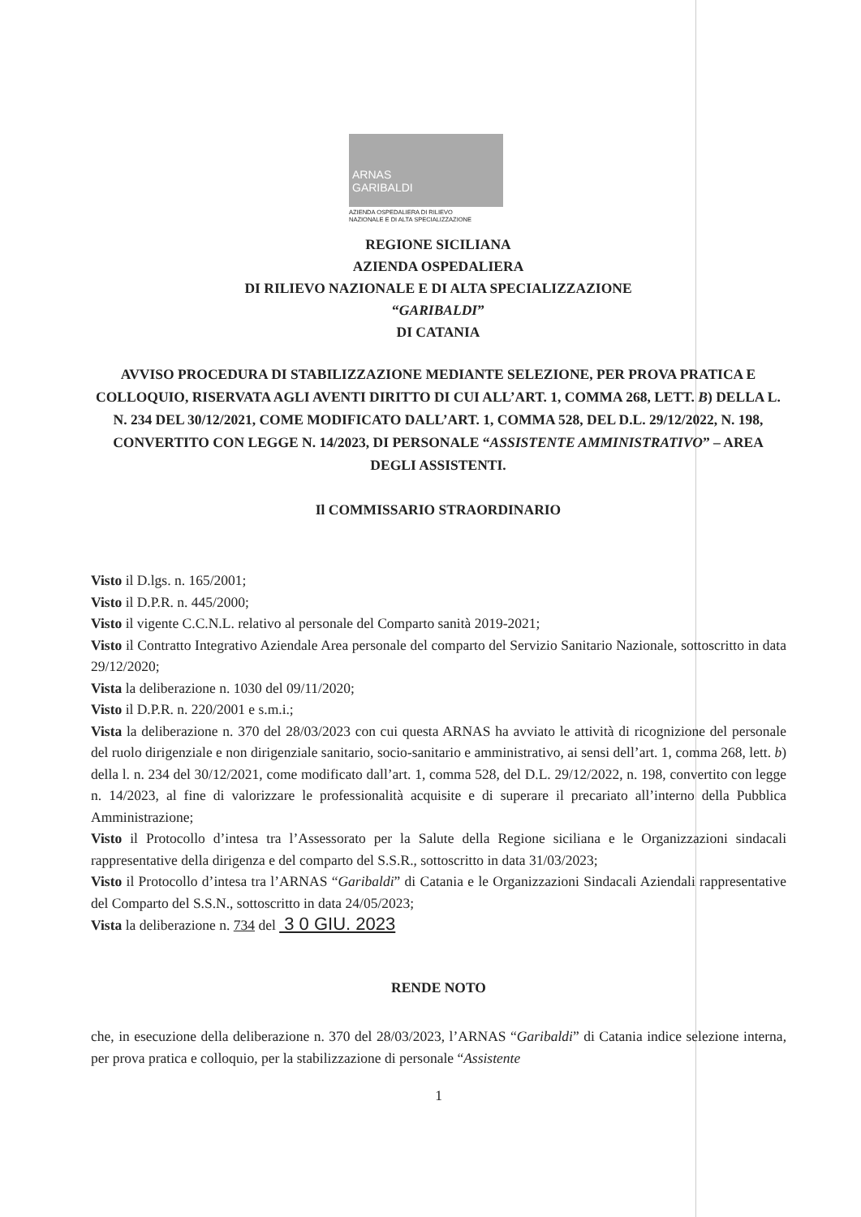ARNAS
GARIBALDI
AZIENDA OSPEDALIERA DI RILIEVO
NAZIONALE E DI ALTA SPECIALIZZAZIONE
REGIONE SICILIANA
AZIENDA OSPEDALIERA
DI RILIEVO NAZIONALE E DI ALTA SPECIALIZZAZIONE
“GARIBALDI”
DI CATANIA
AVVISO PROCEDURA DI STABILIZZAZIONE MEDIANTE SELEZIONE, PER PROVA PRATICA E COLLOQUIO, RISERVATA AGLI AVENTI DIRITTO DI CUI ALL’ART. 1, COMMA 268, LETT. B) DELLA L. N. 234 DEL 30/12/2021, COME MODIFICATO DALL’ART. 1, COMMA 528, DEL D.L. 29/12/2022, N. 198, CONVERTITO CON LEGGE N. 14/2023, DI PERSONALE “ASSISTENTE AMMINISTRATIVO” – AREA DEGLI ASSISTENTI.
Il COMMISSARIO STRAORDINARIO
Visto il D.lgs. n. 165/2001;
Visto il D.P.R. n. 445/2000;
Visto il vigente C.C.N.L. relativo al personale del Comparto sanità 2019-2021;
Visto il Contratto Integrativo Aziendale Area personale del comparto del Servizio Sanitario Nazionale, sottoscritto in data 29/12/2020;
Vista la deliberazione n. 1030 del 09/11/2020;
Visto il D.P.R. n. 220/2001 e s.m.i.;
Vista la deliberazione n. 370 del 28/03/2023 con cui questa ARNAS ha avviato le attività di ricognizione del personale del ruolo dirigenziale e non dirigenziale sanitario, socio-sanitario e amministrativo, ai sensi dell’art. 1, comma 268, lett. b) della l. n. 234 del 30/12/2021, come modificato dall’art. 1, comma 528, del D.L. 29/12/2022, n. 198, convertito con legge n. 14/2023, al fine di valorizzare le professionalità acquisite e di superare il precariato all’interno della Pubblica Amministrazione;
Visto il Protocollo d’intesa tra l’Assessorato per la Salute della Regione siciliana e le Organizzazioni sindacali rappresentative della dirigenza e del comparto del S.S.R., sottoscritto in data 31/03/2023;
Visto il Protocollo d’intesa tra l’ARNAS “Garibaldi” di Catania e le Organizzazioni Sindacali Aziendali rappresentative del Comparto del S.S.N., sottoscritto in data 24/05/2023;
Vista la deliberazione n. 734 del 3 0 GIU. 2023
RENDE NOTO
che, in esecuzione della deliberazione n. 370 del 28/03/2023, l’ARNAS “Garibaldi” di Catania indice selezione interna, per prova pratica e colloquio, per la stabilizzazione di personale “Assistente
1